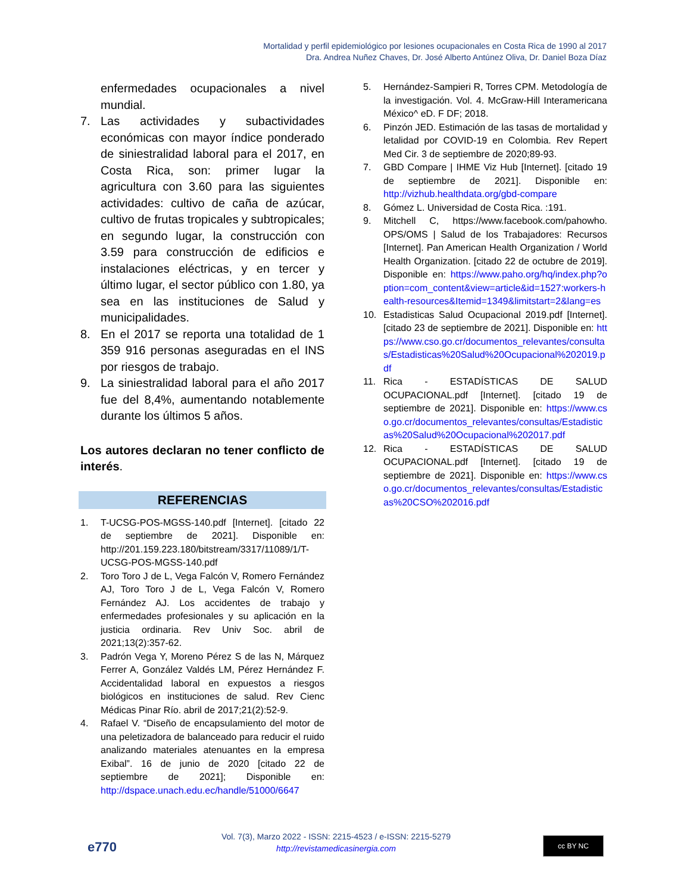Mortalidad y perfil epidemiológico por lesiones ocupacionales en Costa Rica de 1990 al 2017
Dra. Andrea Nuñez Chaves, Dr. José Alberto Antúnez Oliva, Dr. Daniel Boza Díaz
enfermedades ocupacionales a nivel mundial.
7. Las actividades y subactividades económicas con mayor índice ponderado de siniestralidad laboral para el 2017, en Costa Rica, son: primer lugar la agricultura con 3.60 para las siguientes actividades: cultivo de caña de azúcar, cultivo de frutas tropicales y subtropicales; en segundo lugar, la construcción con 3.59 para construcción de edificios e instalaciones eléctricas, y en tercer y último lugar, el sector público con 1.80, ya sea en las instituciones de Salud y municipalidades.
8. En el 2017 se reporta una totalidad de 1 359 916 personas aseguradas en el INS por riesgos de trabajo.
9. La siniestralidad laboral para el año 2017 fue del 8,4%, aumentando notablemente durante los últimos 5 años.
Los autores declaran no tener conflicto de interés.
REFERENCIAS
1. T-UCSG-POS-MGSS-140.pdf [Internet]. [citado 22 de septiembre de 2021]. Disponible en: http://201.159.223.180/bitstream/3317/11089/1/T-UCSG-POS-MGSS-140.pdf
2. Toro Toro J de L, Vega Falcón V, Romero Fernández AJ, Toro Toro J de L, Vega Falcón V, Romero Fernández AJ. Los accidentes de trabajo y enfermedades profesionales y su aplicación en la justicia ordinaria. Rev Univ Soc. abril de 2021;13(2):357-62.
3. Padrón Vega Y, Moreno Pérez S de las N, Márquez Ferrer A, González Valdés LM, Pérez Hernández F. Accidentalidad laboral en expuestos a riesgos biológicos en instituciones de salud. Rev Cienc Médicas Pinar Río. abril de 2017;21(2):52-9.
4. Rafael V. “Diseño de encapsulamiento del motor de una peletizadora de balanceado para reducir el ruido analizando materiales atenuantes en la empresa Exibal”. 16 de junio de 2020 [citado 22 de septiembre de 2021]; Disponible en: http://dspace.unach.edu.ec/handle/51000/6647
5. Hernández-Sampieri R, Torres CPM. Metodología de la investigación. Vol. 4. McGraw-Hill Interamericana México^ eD. F DF; 2018.
6. Pinzón JED. Estimación de las tasas de mortalidad y letalidad por COVID-19 en Colombia. Rev Repert Med Cir. 3 de septiembre de 2020;89-93.
7. GBD Compare | IHME Viz Hub [Internet]. [citado 19 de septiembre de 2021]. Disponible en: http://vizhub.healthdata.org/gbd-compare
8. Gómez L. Universidad de Costa Rica. :191.
9. Mitchell C, https://www.facebook.com/pahowho. OPS/OMS | Salud de los Trabajadores: Recursos [Internet]. Pan American Health Organization / World Health Organization. [citado 22 de octubre de 2019]. Disponible en: https://www.paho.org/hq/index.php?option=com_content&view=article&id=1527:workers-health-resources&Itemid=1349&limitstart=2&lang=es
10. Estadisticas Salud Ocupacional 2019.pdf [Internet]. [citado 23 de septiembre de 2021]. Disponible en: https://www.cso.go.cr/documentos_relevantes/consultas/Estadisticas%20Salud%20Ocupacional%202019.pdf
11. Rica - ESTADÍSTICAS DE SALUD OCUPACIONAL.pdf [Internet]. [citado 19 de septiembre de 2021]. Disponible en: https://www.cso.go.cr/documentos_relevantes/consultas/Estadisticas%20Salud%20Ocupacional%202017.pdf
12. Rica - ESTADÍSTICAS DE SALUD OCUPACIONAL.pdf [Internet]. [citado 19 de septiembre de 2021]. Disponible en: https://www.cso.go.cr/documentos_relevantes/consultas/Estadisticas%20CSO%202016.pdf
e770
Vol. 7(3), Marzo 2022 - ISSN: 2215-4523 / e-ISSN: 2215-5279
http://revistamedicasinergia.com
cc BY NC